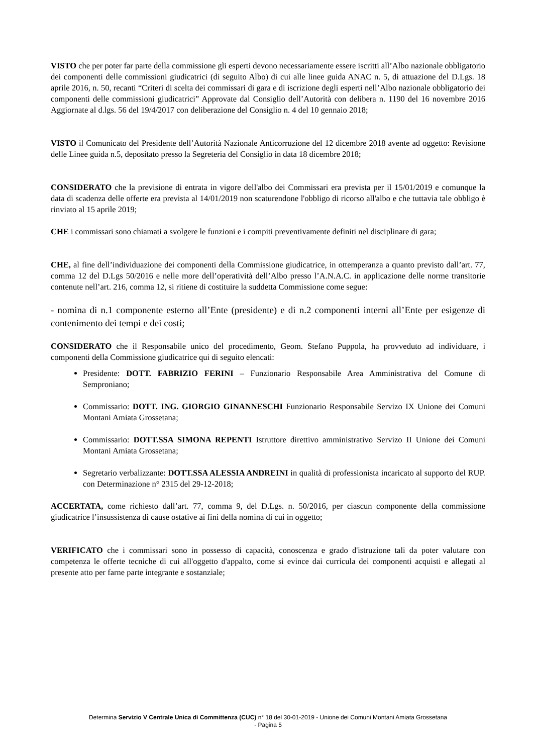VISTO che per poter far parte della commissione gli esperti devono necessariamente essere iscritti all’Albo nazionale obbligatorio dei componenti delle commissioni giudicatrici (di seguito Albo) di cui alle linee guida ANAC n. 5, di attuazione del D.Lgs. 18 aprile 2016, n. 50, recanti “Criteri di scelta dei commissari di gara e di iscrizione degli esperti nell’Albo nazionale obbligatorio dei componenti delle commissioni giudicatrici” Approvate dal Consiglio dell’Autorità con delibera n. 1190 del 16 novembre 2016 Aggiornate al d.lgs. 56 del 19/4/2017 con deliberazione del Consiglio n. 4 del 10 gennaio 2018;
VISTO il Comunicato del Presidente dell’Autorità Nazionale Anticorruzione del 12 dicembre 2018 avente ad oggetto: Revisione delle Linee guida n.5, depositato presso la Segreteria del Consiglio in data 18 dicembre 2018;
CONSIDERATO che la previsione di entrata in vigore dell'albo dei Commissari era prevista per il 15/01/2019 e comunque la data di scadenza delle offerte era prevista al 14/01/2019 non scaturendone l'obbligo di ricorso all'albo e che tuttavia tale obbligo è rinviato al 15 aprile 2019;
CHE i commissari sono chiamati a svolgere le funzioni e i compiti preventivamente definiti nel disciplinare di gara;
CHE, al fine dell’individuazione dei componenti della Commissione giudicatrice, in ottemperanza a quanto previsto dall’art. 77, comma 12 del D.Lgs 50/2016 e nelle more dell’operatività dell’Albo presso l’A.N.A.C. in applicazione delle norme transitorie contenute nell’art. 216, comma 12, si ritiene di costituire la suddetta Commissione come segue:
- nomina di n.1 componente esterno all’Ente (presidente) e di n.2 componenti interni all’Ente per esigenze di contenimento dei tempi e dei costi;
CONSIDERATO che il Responsabile unico del procedimento, Geom. Stefano Puppola, ha provveduto ad individuare, i componenti della Commissione giudicatrice qui di seguito elencati:
Presidente: DOTT. FABRIZIO FERINI – Funzionario Responsabile Area Amministrativa del Comune di Semproniano;
Commissario: DOTT. ING. GIORGIO GINANNESCHI Funzionario Responsabile Servizo IX Unione dei Comuni Montani Amiata Grossetana;
Commissario: DOTT.SSA SIMONA REPENTI Istruttore direttivo amministrativo Servizo II Unione dei Comuni Montani Amiata Grossetana;
Segretario verbalizzante: DOTT.SSA ALESSIA ANDREINI in qualità di professionista incaricato al supporto del RUP. con Determinazione n° 2315 del 29-12-2018;
ACCERTATA, come richiesto dall’art. 77, comma 9, del D.Lgs. n. 50/2016, per ciascun componente della commissione giudicatrice l’insussistenza di cause ostative ai fini della nomina di cui in oggetto;
VERIFICATO che i commissari sono in possesso di capacità, conoscenza e grado d'istruzione tali da poter valutare con competenza le offerte tecniche di cui all'oggetto d'appalto, come si evince dai curricula dei componenti acquisti e allegati al presente atto per farne parte integrante e sostanziale;
Determina Servizio V Centrale Unica di Committenza (CUC) n° 18 del 30-01-2019 - Unione dei Comuni Montani Amiata Grossetana
- Pagina 5